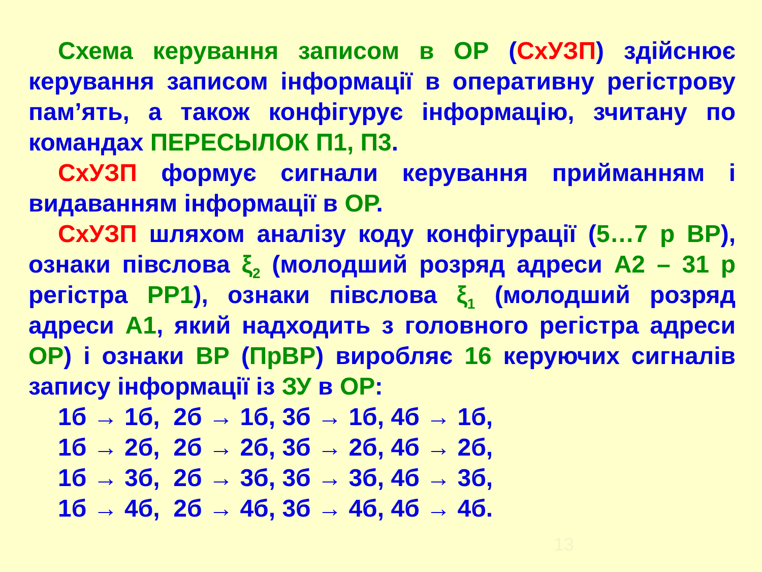Схема керування записом в ОР (СхУЗП) здійснює керування записом інформації в оперативну регістрову пам’ять, а також конфігурує інформацію, зчитану по командах ПЕРЕСЫЛОК П1, П3.
СхУЗП формує сигнали керування прийманням і видаванням інформації в ОР.
СхУЗП шляхом аналізу коду конфігурації (5…7 р ВР), ознаки півслова ξ<sub>2</sub> (молодший розряд адреси А2 – 31 р регістра РР1), ознаки півслова ξ<sub>1</sub> (молодший розряд адреси А1, який надходить з головного регістра адреси ОР) і ознаки ВР (ПрВР) виробляє 16 керуючих сигналів запису інформації із ЗУ в ОР:
1б → 1б, 2б → 1б, 3б → 1б, 4б → 1б,
1б → 2б, 2б → 2б, 3б → 2б, 4б → 2б,
1б → 3б, 2б → 3б, 3б → 3б, 4б → 3б,
1б → 4б, 2б → 4б, 3б → 4б, 4б → 4б.
13